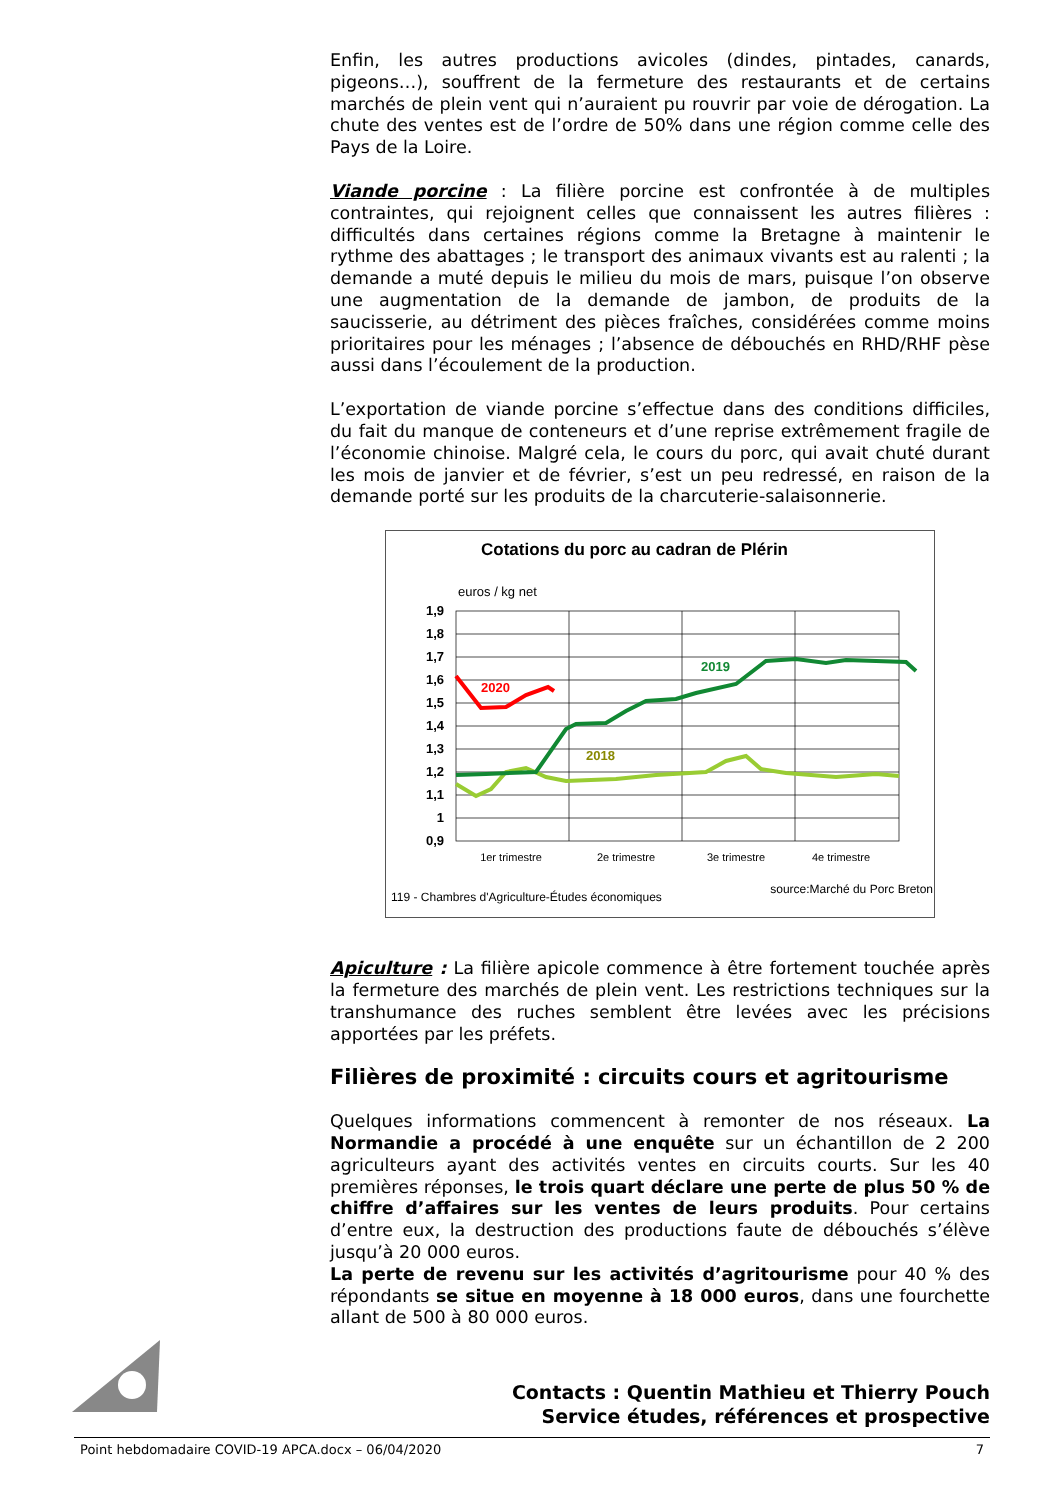Enfin, les autres productions avicoles (dindes, pintades, canards, pigeons…), souffrent de la fermeture des restaurants et de certains marchés de plein vent qui n’auraient pu rouvrir par voie de dérogation. La chute des ventes est de l’ordre de 50% dans une région comme celle des Pays de la Loire.
Viande porcine : La filière porcine est confrontée à de multiples contraintes, qui rejoignent celles que connaissent les autres filières : difficultés dans certaines régions comme la Bretagne à maintenir le rythme des abattages ; le transport des animaux vivants est au ralenti ; la demande a muté depuis le milieu du mois de mars, puisque l’on observe une augmentation de la demande de jambon, de produits de la saucisserie, au détriment des pièces fraîches, considérées comme moins prioritaires pour les ménages ; l’absence de débouchés en RHD/RHF pèse aussi dans l’écoulement de la production.
L’exportation de viande porcine s’effectue dans des conditions difficiles, du fait du manque de conteneurs et d’une reprise extrêmement fragile de l’économie chinoise. Malgré cela, le cours du porc, qui avait chuté durant les mois de janvier et de février, s’est un peu redressé, en raison de la demande porté sur les produits de la charcuterie-salaisonnerie.
Cotations du porc au cadran de Plérin
euros / kg net
1,9
1,8
1,7
1,6
1,5
1,4
1,3
1,2
1,1
1
0,9
2020
2019
2018
1er trimestre
2e trimestre
3e trimestre
4e trimestre
119 - Chambres d'Agriculture-Études économiques
source:Marché du Porc Breton
Apiculture : La filière apicole commence à être fortement touchée après la fermeture des marchés de plein vent. Les restrictions techniques sur la transhumance des ruches semblent être levées avec les précisions apportées par les préfets.
Filières de proximité : circuits cours et agritourisme
Quelques informations commencent à remonter de nos réseaux. La Normandie a procédé à une enquête sur un échantillon de 2 200 agriculteurs ayant des activités ventes en circuits courts. Sur les 40 premières réponses, le trois quart déclare une perte de plus 50 % de chiffre d’affaires sur les ventes de leurs produits. Pour certains d’entre eux, la destruction des productions faute de débouchés s’élève jusqu’à 20 000 euros.
La perte de revenu sur les activités d’agritourisme pour 40 % des répondants se situe en moyenne à 18 000 euros, dans une fourchette allant de 500 à 80 000 euros.
Contacts : Quentin Mathieu et Thierry Pouch
Service études, références et prospective
Point hebdomadaire COVID-19 APCA.docx – 06/04/2020 7